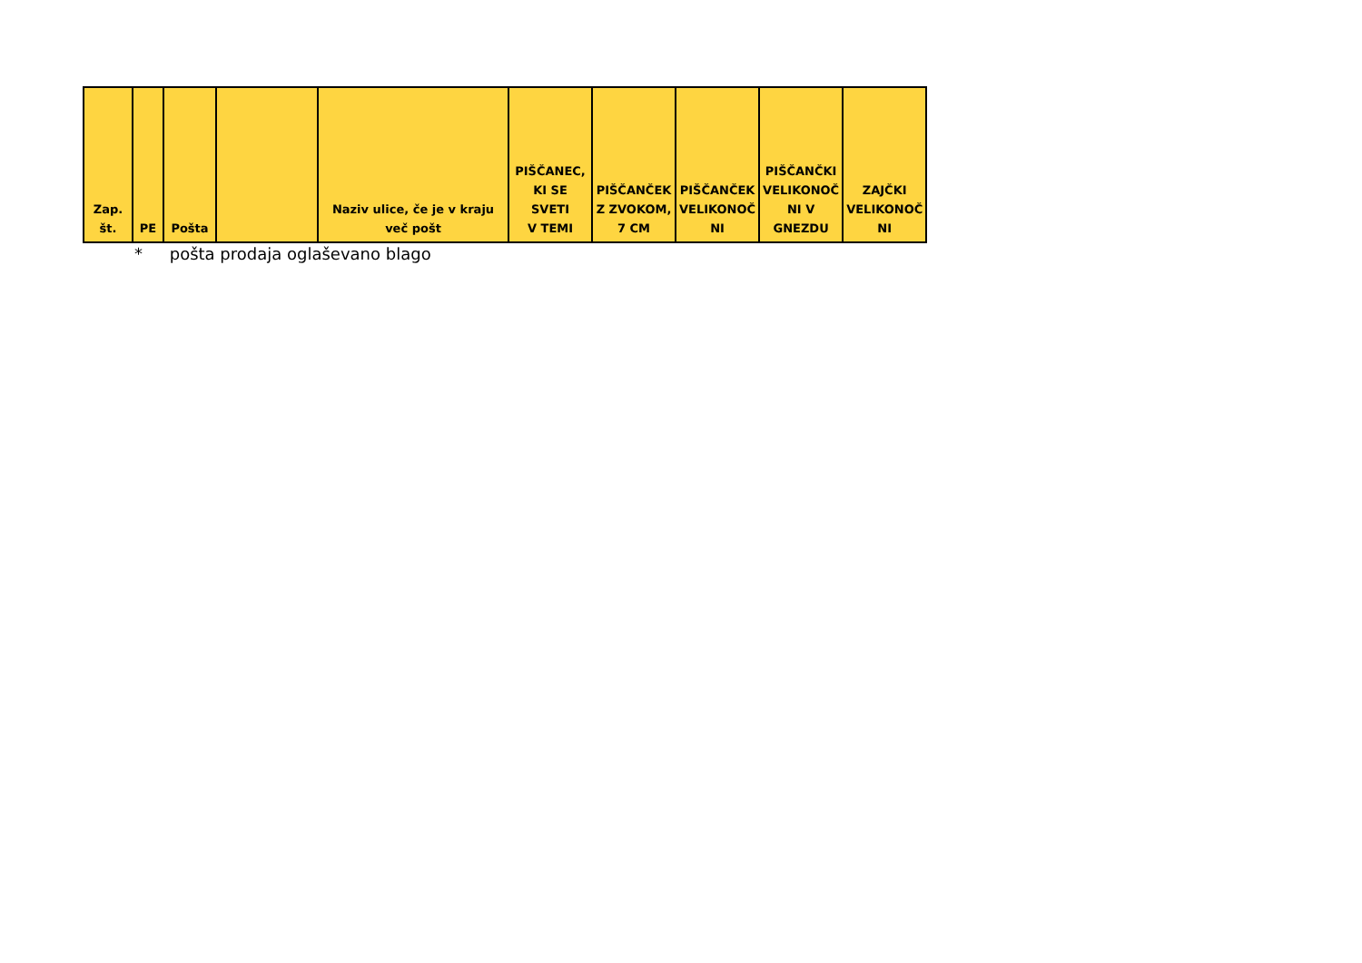| Zap. št. | PE | Pošta | | Naziv ulice, če je v kraju več pošt | PIŠČANEC, KI SE SVETI V TEMI | PIŠČANČEK Z ZVOKOM, 7 CM | PIŠČANČEK VELIKONOČ NI | PIŠČANČKI VELIKONOČ NI V GNEZDU | ZAJČKI VELIKONOČ NI |
| --- | --- | --- | --- | --- | --- | --- | --- | --- | --- |
* pošta prodaja oglaševano blago